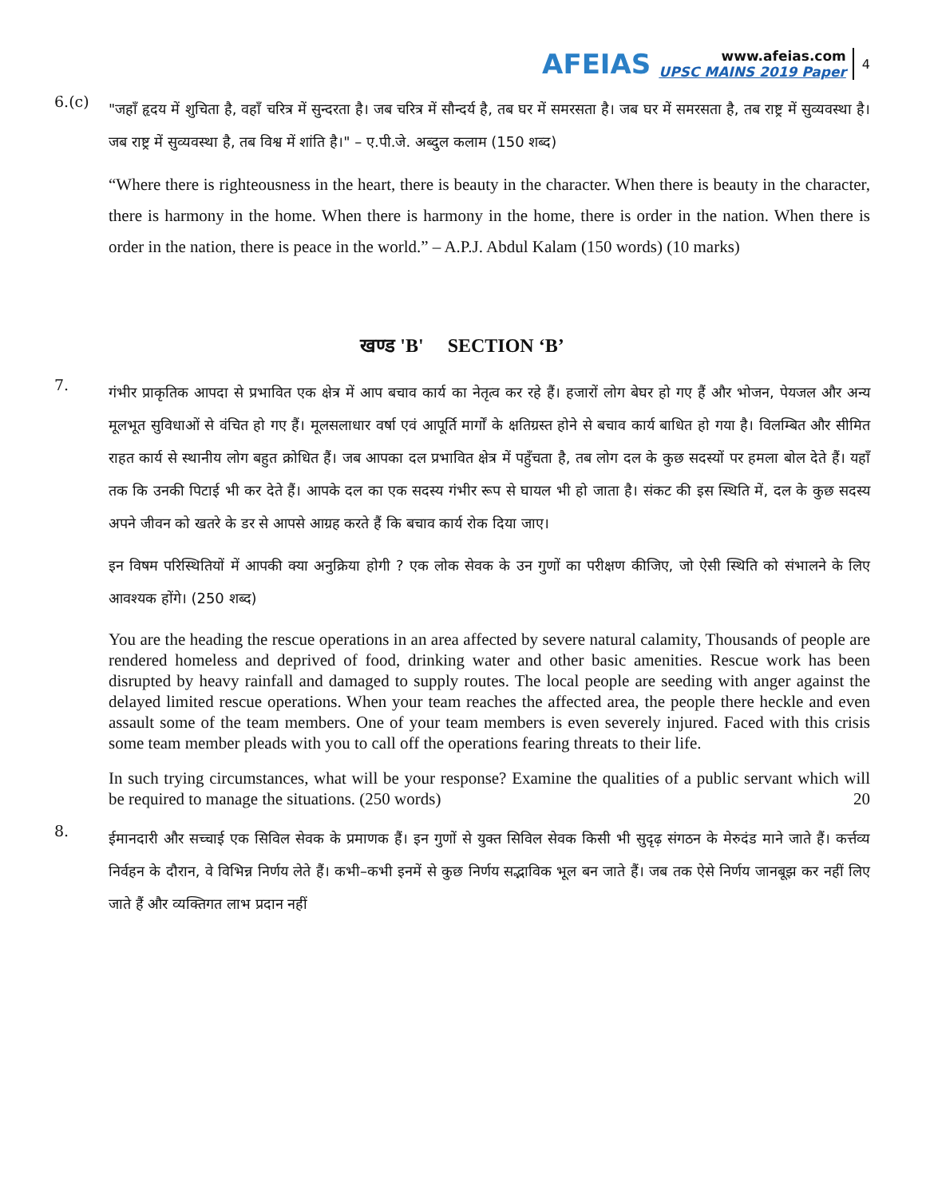AFEIAS
www.afeias.com
UPSC MAINS 2019 Paper
4
6.(c)
"जहाँ हृदय में शुचिता है, वहाँ चरित्र में सुन्दरता है। जब चरित्र में सौन्दर्य है, तब घर में समरसता है। जब घर में समरसता है, तब राष्ट्र में सुव्यवस्था है। जब राष्ट्र में सुव्यवस्था है, तब विश्व में शांति है।" – ए.पी.जे. अब्दुल कलाम (150 शब्द)
“Where there is righteousness in the heart, there is beauty in the character. When there is beauty in the character, there is harmony in the home. When there is harmony in the home, there is order in the nation. When there is order in the nation, there is peace in the world.” – A.P.J. Abdul Kalam (150 words) (10 marks)
खण्ड 'B' SECTION ‘B’
7.
गंभीर प्राकृतिक आपदा से प्रभावित एक क्षेत्र में आप बचाव कार्य का नेतृत्व कर रहे हैं। हजारों लोग बेघर हो गए हैं और भोजन, पेयजल और अन्य मूलभूत सुविधाओं से वंचित हो गए हैं। मूलसलाधार वर्षा एवं आपूर्ति मार्गों के क्षतिग्रस्त होने से बचाव कार्य बाधित हो गया है। विलम्बित और सीमित राहत कार्य से स्थानीय लोग बहुत क्रोधित हैं। जब आपका दल प्रभावित क्षेत्र में पहुँचता है, तब लोग दल के कुछ सदस्यों पर हमला बोल देते हैं। यहाँ तक कि उनकी पिटाई भी कर देते हैं। आपके दल का एक सदस्य गंभीर रूप से घायल भी हो जाता है। संकट की इस स्थिति में, दल के कुछ सदस्य अपने जीवन को खतरे के डर से आपसे आग्रह करते हैं कि बचाव कार्य रोक दिया जाए।
इन विषम परिस्थितियों में आपकी क्या अनुक्रिया होगी ? एक लोक सेवक के उन गुणों का परीक्षण कीजिए, जो ऐसी स्थिति को संभालने के लिए आवश्यक होंगे। (250 शब्द)
You are the heading the rescue operations in an area affected by severe natural calamity, Thousands of people are rendered homeless and deprived of food, drinking water and other basic amenities. Rescue work has been disrupted by heavy rainfall and damaged to supply routes. The local people are seeding with anger against the delayed limited rescue operations. When your team reaches the affected area, the people there heckle and even assault some of the team members. One of your team members is even severely injured. Faced with this crisis some team member pleads with you to call off the operations fearing threats to their life.
In such trying circumstances, what will be your response? Examine the qualities of a public servant which will be required to manage the situations. (250 words) 20
8.
ईमानदारी और सच्चाई एक सिविल सेवक के प्रमाणक हैं। इन गुणों से युक्त सिविल सेवक किसी भी सुदृढ़ संगठन के मेरुदंड माने जाते हैं। कर्त्तव्य निर्वहन के दौरान, वे विभिन्न निर्णय लेते हैं। कभी–कभी इनमें से कुछ निर्णय सद्भाविक भूल बन जाते हैं। जब तक ऐसे निर्णय जानबूझ कर नहीं लिए जाते हैं और व्यक्तिगत लाभ प्रदान नहीं